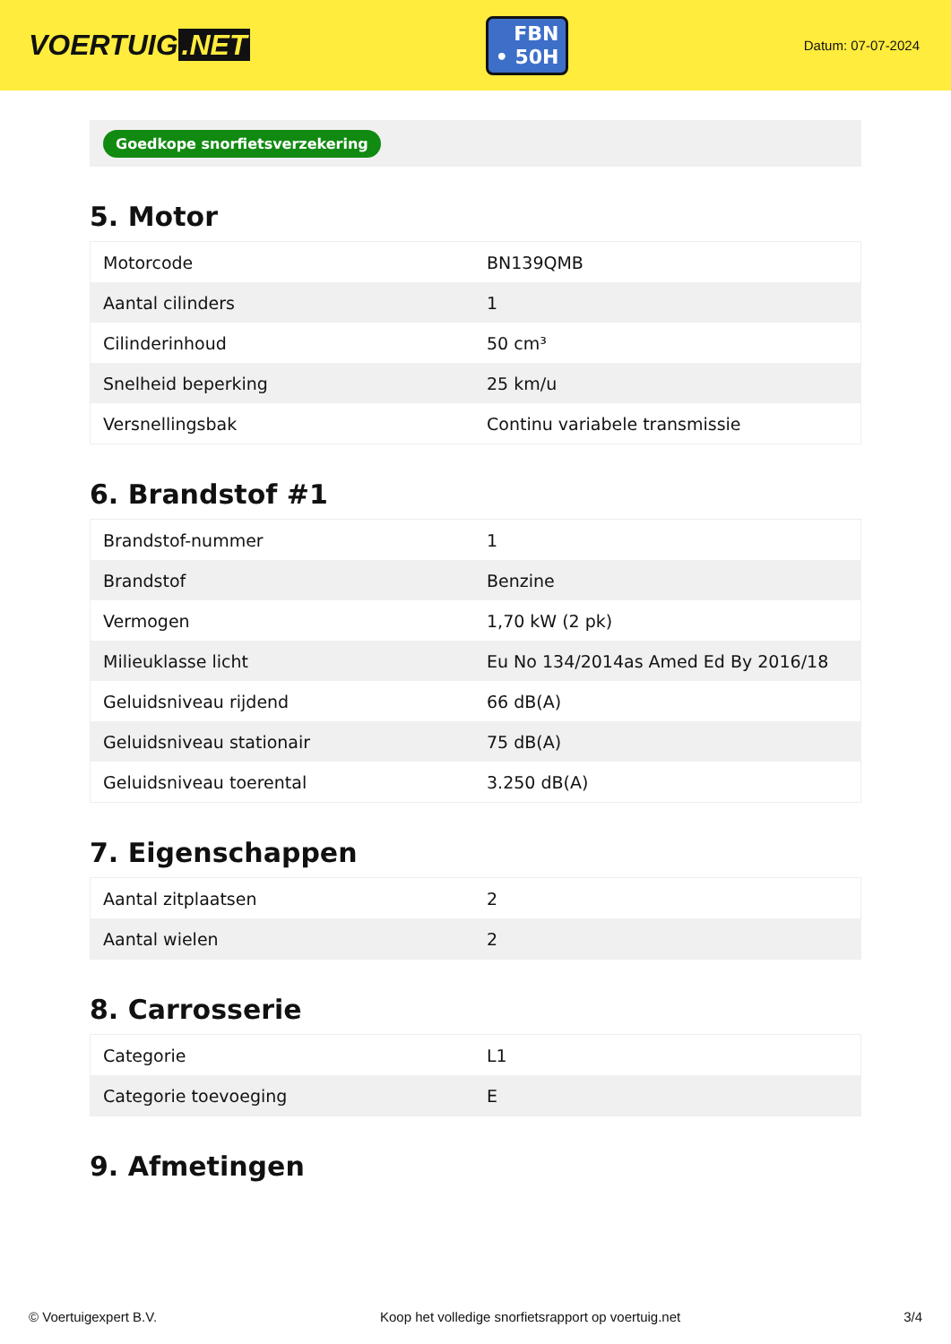VOERTUIG.NET
FBN
• 50H
Datum: 07-07-2024
Goedkope snorfietsverzekering
5. Motor
| Motorcode | BN139QMB |
| Aantal cilinders | 1 |
| Cilinderinhoud | 50 cm³ |
| Snelheid beperking | 25 km/u |
| Versnellingsbak | Continu variabele transmissie |
6. Brandstof #1
| Brandstof-nummer | 1 |
| Brandstof | Benzine |
| Vermogen | 1,70 kW (2 pk) |
| Milieuklasse licht | Eu No 134/2014as Amed Ed By 2016/18 |
| Geluidsniveau rijdend | 66 dB(A) |
| Geluidsniveau stationair | 75 dB(A) |
| Geluidsniveau toerental | 3.250 dB(A) |
7. Eigenschappen
| Aantal zitplaatsen | 2 |
| Aantal wielen | 2 |
8. Carrosserie
| Categorie | L1 |
| Categorie toevoeging | E |
9. Afmetingen
© Voertuigexpert B.V. Koop het volledige snorfietsrapport op voertuig.net 3/4